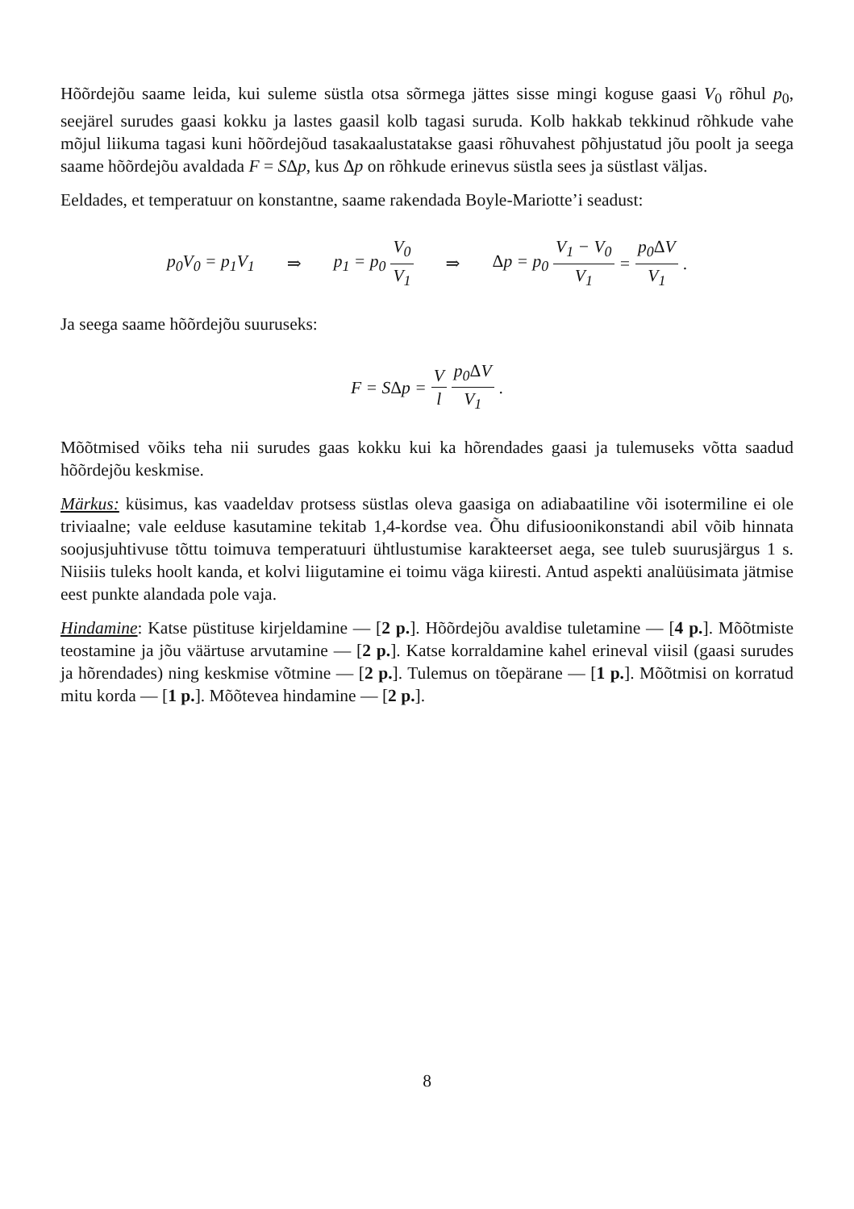Hõõrdejõu saame leida, kui suleme süstla otsa sõrmega jättes sisse mingi koguse gaasi V<sub>0</sub> rõhul p<sub>0</sub>, seejärel surudes gaasi kokku ja lastes gaasil kolb tagasi suruda. Kolb hakkab tekkinud rõhkude vahe mõjul liikuma tagasi kuni hõõrdejõud tasakaalustatakse gaasi rõhuvahest põhjustatud jõu poolt ja seega saame hõõrdejõu avaldada F = SΔp, kus Δp on rõhkude erinevus süstla sees ja süstlast väljas.
Eeldades, et temperatuur on konstantne, saame rakendada Boyle-Mariotte’i seadust:
p<sub>0</sub>V<sub>0</sub> = p<sub>1</sub>V<sub>1</sub> ⇒ p<sub>1</sub> = p<sub>0</sub> V<sub>0</sub> V<sub>1</sub> ⇒ Δp = p<sub>0</sub> V<sub>1</sub> − V<sub>0</sub> V<sub>1</sub> = p<sub>0</sub>ΔV V<sub>1</sub>.
Ja seega saame hõõrdejõu suuruseks:
F = SΔp = V l p<sub>0</sub>ΔV V<sub>1</sub>.
Mõõtmised võiks teha nii surudes gaas kokku kui ka hõrendades gaasi ja tulemuseks võtta saadud hõõrdejõu keskmise.
Märkus: küsimus, kas vaadeldav protsess süstlas oleva gaasiga on adiabaatiline või isotermiline ei ole triviaalne; vale eelduse kasutamine tekitab 1,4-kordse vea. Õhu difusioonikonstandi abil võib hinnata soojusjuhtivuse tõttu toimuva temperatuuri ühtlustumise karakteerset aega, see tuleb suurusjärgus 1 s. Niisiis tuleks hoolt kanda, et kolvi liigutamine ei toimu väga kiiresti. Antud aspekti analüüsimata jätmise eest punkte alandada pole vaja.
Hindamine: Katse püstituse kirjeldamine — [2 p.]. Hõõrdejõu avaldise tuletamine — [4 p.]. Mõõtmiste teostamine ja jõu väärtuse arvutamine — [2 p.]. Katse korraldamine kahel erineval viisil (gaasi surudes ja hõrendades) ning keskmise võtmine — [2 p.]. Tulemus on tõepärane — [1 p.]. Mõõtmisi on korratud mitu korda — [1 p.]. Mõõtevea hindamine — [2 p.].
8